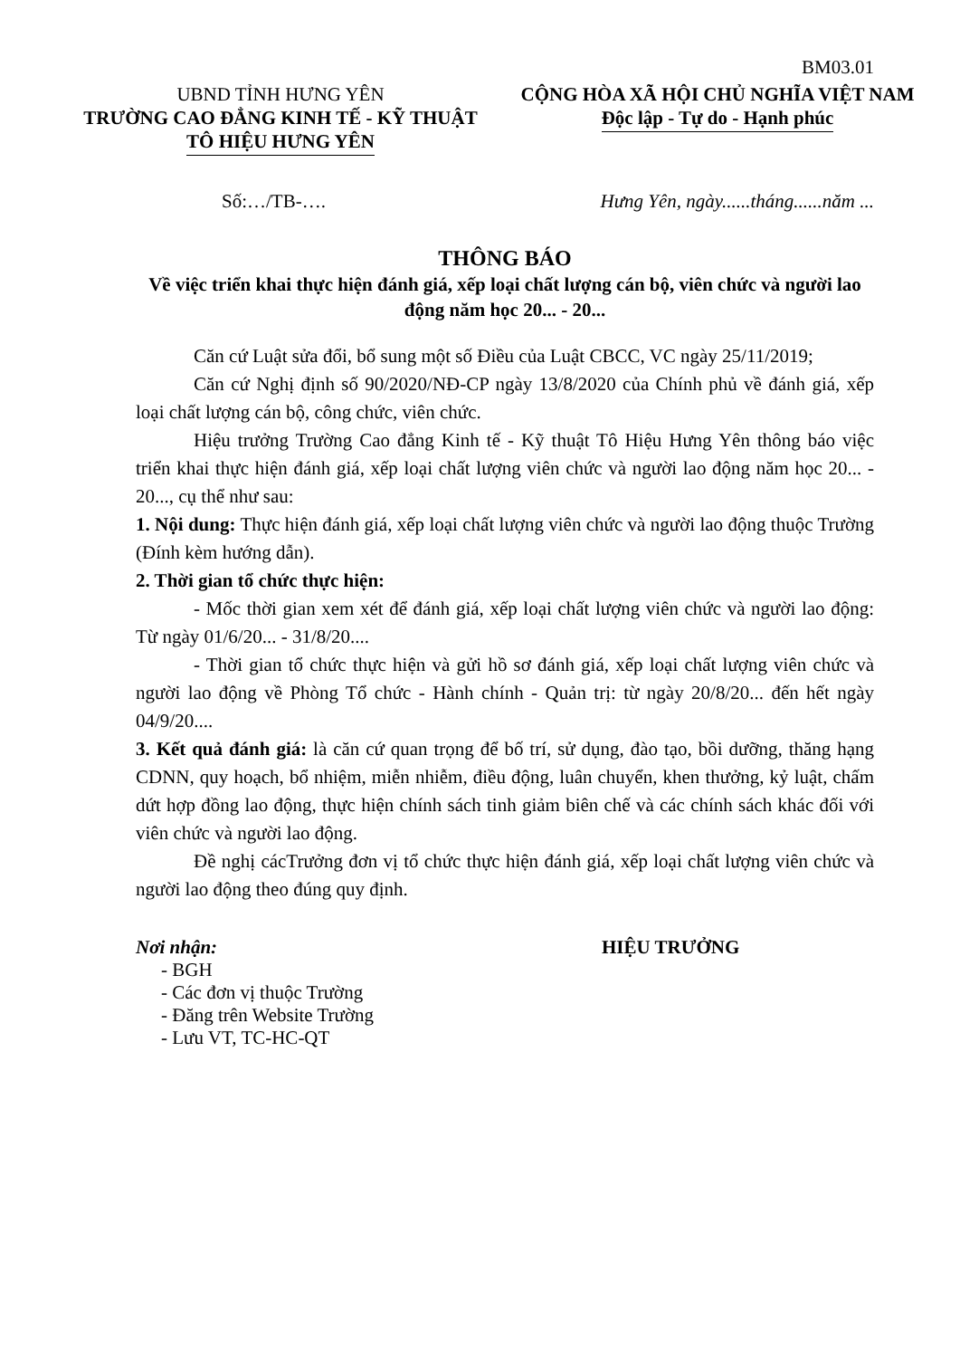BM03.01
UBND TỈNH HƯNG YÊN
TRƯỜNG CAO ĐẲNG KINH TẾ - KỸ THUẬT
TÔ HIỆU HƯNG YÊN
CỘNG HÒA XÃ HỘI CHỦ NGHĨA VIỆT NAM
Độc lập - Tự do - Hạnh phúc
Số:…/TB-…. Hưng Yên, ngày......tháng......năm ...
THÔNG BÁO
Về việc triển khai thực hiện đánh giá, xếp loại chất lượng cán bộ, viên chức và người lao động năm học 20... - 20...
Căn cứ Luật sửa đổi, bổ sung một số Điều của Luật CBCC, VC ngày 25/11/2019;
Căn cứ Nghị định số 90/2020/NĐ-CP ngày 13/8/2020 của Chính phủ về đánh giá, xếp loại chất lượng cán bộ, công chức, viên chức.
Hiệu trưởng Trường Cao đẳng Kinh tế - Kỹ thuật Tô Hiệu Hưng Yên thông báo việc triển khai thực hiện đánh giá, xếp loại chất lượng viên chức và người lao động năm học 20... - 20..., cụ thể như sau:
1. Nội dung: Thực hiện đánh giá, xếp loại chất lượng viên chức và người lao động thuộc Trường (Đính kèm hướng dẫn).
2. Thời gian tổ chức thực hiện:
- Mốc thời gian xem xét để đánh giá, xếp loại chất lượng viên chức và người lao động: Từ ngày 01/6/20... - 31/8/20....
- Thời gian tổ chức thực hiện và gửi hồ sơ đánh giá, xếp loại chất lượng viên chức và người lao động về Phòng Tổ chức - Hành chính - Quản trị: từ ngày 20/8/20... đến hết ngày 04/9/20....
3. Kết quả đánh giá: là căn cứ quan trọng để bố trí, sử dụng, đào tạo, bồi dưỡng, thăng hạng CDNN, quy hoạch, bổ nhiệm, miễn nhiễm, điều động, luân chuyển, khen thưởng, kỷ luật, chấm dứt hợp đồng lao động, thực hiện chính sách tinh giảm biên chế và các chính sách khác đối với viên chức và người lao động.
Đề nghị cácTrưởng đơn vị tổ chức thực hiện đánh giá, xếp loại chất lượng viên chức và người lao động theo đúng quy định.
Nơi nhận:
- BGH
- Các đơn vị thuộc Trường
- Đăng trên Website Trường
- Lưu VT, TC-HC-QT
HIỆU TRƯỞNG